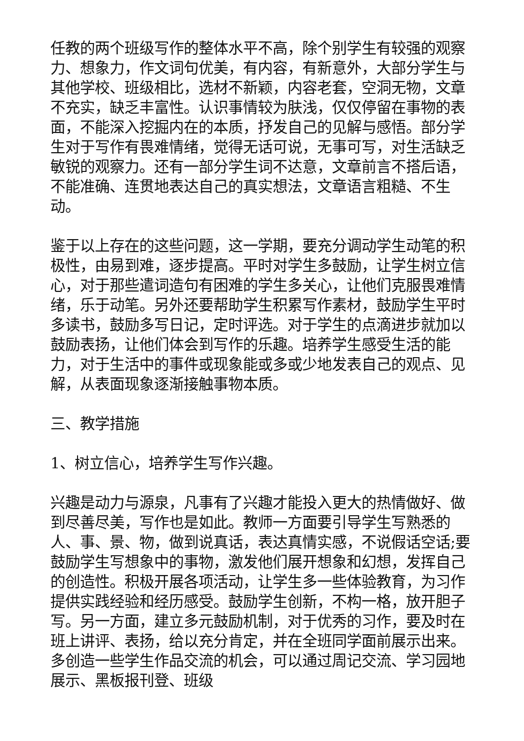任教的两个班级写作的整体水平不高，除个别学生有较强的观察力、想象力，作文词句优美，有内容，有新意外，大部分学生与其他学校、班级相比，选材不新颖，内容老套，空洞无物，文章不充实，缺乏丰富性。认识事情较为肤浅，仅仅停留在事物的表面，不能深入挖掘内在的本质，抒发自己的见解与感悟。部分学生对于写作有畏难情绪，觉得无话可说，无事可写，对生活缺乏敏锐的观察力。还有一部分学生词不达意，文章前言不搭后语，不能准确、连贯地表达自己的真实想法，文章语言粗糙、不生动。
鉴于以上存在的这些问题，这一学期，要充分调动学生动笔的积极性，由易到难，逐步提高。平时对学生多鼓励，让学生树立信心，对于那些遣词造句有困难的学生多关心，让他们克服畏难情绪，乐于动笔。另外还要帮助学生积累写作素材，鼓励学生平时多读书，鼓励多写日记，定时评选。对于学生的点滴进步就加以鼓励表扬，让他们体会到写作的乐趣。培养学生感受生活的能力，对于生活中的事件或现象能或多或少地发表自己的观点、见解，从表面现象逐渐接触事物本质。
三、教学措施
1、树立信心，培养学生写作兴趣。
兴趣是动力与源泉，凡事有了兴趣才能投入更大的热情做好、做到尽善尽美，写作也是如此。教师一方面要引导学生写熟悉的人、事、景、物，做到说真话，表达真情实感，不说假话空话;要鼓励学生写想象中的事物，激发他们展开想象和幻想，发挥自己的创造性。积极开展各项活动，让学生多一些体验教育，为习作提供实践经验和经历感受。鼓励学生创新，不构一格，放开胆子写。另一方面，建立多元鼓励机制，对于优秀的习作，要及时在班上讲评、表扬，给以充分肯定，并在全班同学面前展示出来。多创造一些学生作品交流的机会，可以通过周记交流、学习园地展示、黑板报刊登、班级